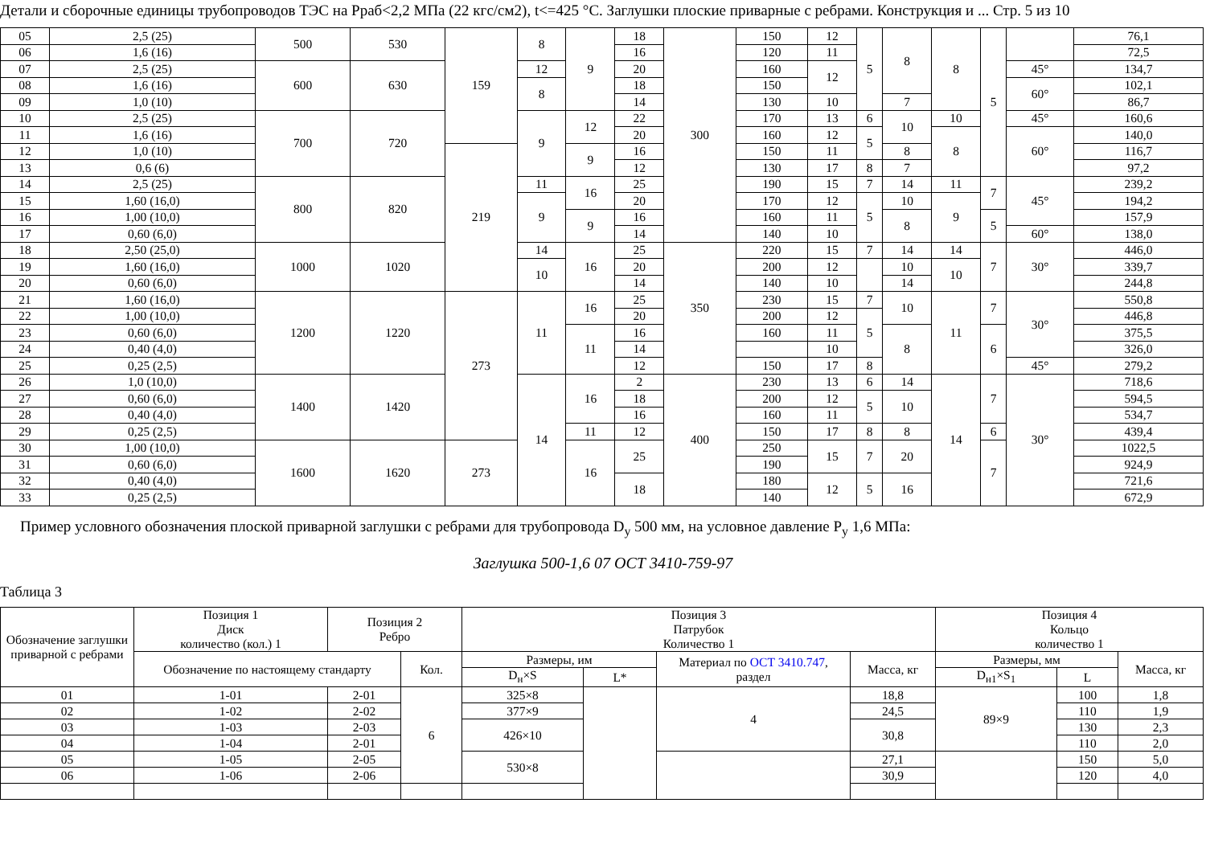Детали и сборочные единицы трубопроводов ТЭС на Рраб<2,2 МПа (22 кгс/см2), t<=425 °С. Заглушки плоские приварные с ребрами. Конструкция и ... Стр. 5 из 10
| 05 | 2,5 (25) | 500 | 530 | 159 | 8 | 9 | 18 | 300 | 150 | 12 | 5 | 8 | 8 | 5 | | 76,1 |
| 06 | 1,6 (16) | | | | | | 16 | | 120 | 11 | | | | | | 72,5 |
| 07 | 2,5 (25) | 600 | 630 | | 12 | | 20 | | 160 | 12 | | | | | 45° | 134,7 |
| 08 | 1,6 (16) | | | | 8 | | 18 | | 150 | | | | | | 60° | 102,1 |
| 09 | 1,0 (10) | | | | | | 14 | | 130 | 10 | | 7 | | | | 86,7 |
| 10 | 2,5 (25) | 700 | 720 | | 9 | 12 | 22 | | 170 | 13 | 6 | 10 | 10 | | 45° | 160,6 |
| 11 | 1,6 (16) | | | | | | 20 | | 160 | 12 | 5 | | 8 | | 60° | 140,0 |
| 12 | 1,0 (10) | | | 219 | | 9 | 16 | | 150 | 11 | | 8 | | | | 116,7 |
| 13 | 0,6 (6) | | | | | | 12 | | 130 | 17 | 8 | 7 | | | | 97,2 |
| 14 | 2,5 (25) | 800 | 820 | | 11 | 16 | 25 | | 190 | 15 | 7 | 14 | 11 | 7 | 45° | 239,2 |
| 15 | 1,60 (16,0) | | | | 9 | | 20 | | 170 | 12 | 5 | 10 | 9 | | | 194,2 |
| 16 | 1,00 (10,0) | | | | | 9 | 16 | | 160 | 11 | | 8 | | 5 | | 157,9 |
| 17 | 0,60 (6,0) | | | | | | 14 | | 140 | 10 | | | | | 60° | 138,0 |
| 18 | 2,50 (25,0) | 1000 | 1020 | | 14 | 16 | 25 | 350 | 220 | 15 | 7 | 14 | 14 | 7 | 30° | 446,0 |
| 19 | 1,60 (16,0) | | | | 10 | | 20 | | 200 | 12 | | 10 | 10 | | | 339,7 |
| 20 | 0,60 (6,0) | | | | | | 14 | | 140 | 10 | | 14 | | | | 244,8 |
| 21 | 1,60 (16,0) | 1200 | 1220 | 273 | 11 | 16 | 25 | | 230 | 15 | 7 | 10 | 11 | 7 | 30° | 550,8 |
| 22 | 1,00 (10,0) | | | | | | 20 | | 200 | 12 | 5 | | | | | 446,8 |
| 23 | 0,60 (6,0) | | | | | 11 | 16 | | 160 | 11 | | 8 | | 6 | | 375,5 |
| 24 | 0,40 (4,0) | | | | | | 14 | | | 10 | | | | | | 326,0 |
| 25 | 0,25 (2,5) | | | | | | 12 | | 150 | 17 | 8 | | | | 45° | 279,2 |
| 26 | 1,0 (10,0) | 1400 | 1420 | | 14 | 16 | 2 | 400 | 230 | 13 | 6 | 14 | 14 | 7 | 30° | 718,6 |
| 27 | 0,60 (6,0) | | | | | | 18 | | 200 | 12 | 5 | 10 | | | | 594,5 |
| 28 | 0,40 (4,0) | | | | | | 16 | | 160 | 11 | | | | | | 534,7 |
| 29 | 0,25 (2,5) | | | | | 11 | 12 | | 150 | 17 | 8 | 8 | | 6 | | 439,4 |
| 30 | 1,00 (10,0) | 1600 | 1620 | 273 | | 16 | 25 | | 250 | 15 | 7 | 20 | | 7 | | 1022,5 |
| 31 | 0,60 (6,0) | | | | | | | | 190 | | | | | | | 924,9 |
| 32 | 0,40 (4,0) | | | | | | 18 | | 180 | 12 | 5 | 16 | | | | 721,6 |
| 33 | 0,25 (2,5) | | | | | | | | 140 | | | | | | | 672,9 |
Пример условного обозначения плоской приварной заглушки с ребрами для трубопровода D<sub>у</sub> 500 мм, на условное давление Р<sub>у</sub> 1,6 МПа:
Заглушка 500-1,6 07 ОСТ 3410-759-97
Таблица 3
| Обозначение заглушки приварной с ребрами | Позиция 1 Диск количество (кол.) 1 | Позиция 2 Ребро | | Позиция 3 Патрубок Количество 1 | | | | Позиция 4 Кольцо количество 1 | | |
| --- | --- | --- | --- | --- | --- | --- | --- | --- | --- | --- |
| | Обозначение по настоящему стандарту | | Кол. | Размеры, им | | Материал по ОСТ 3410.747 , раздел | Масса, кг | Размеры, мм | | Масса, кг |
| | | | | D<sub>н</sub>×S | L* | | | D<sub>н1</sub>×S<sub>1</sub> | L | |
| 01 | 1-01 | 2-01 | 6 | 325×8 | | 4 | 18,8 | 89×9 | 100 | 1,8 |
| 02 | 1-02 | 2-02 | | 377×9 | | | 24,5 | | 110 | 1,9 |
| 03 | 1-03 | 2-03 | | 426×10 | | | 30,8 | | 130 | 2,3 |
| 04 | 1-04 | 2-01 | | | | | | | 110 | 2,0 |
| 05 | 1-05 | 2-05 | | 530×8 | | | 27,1 | | 150 | 5,0 |
| 06 | 1-06 | 2-06 | | | | | 30,9 | | 120 | 4,0 |